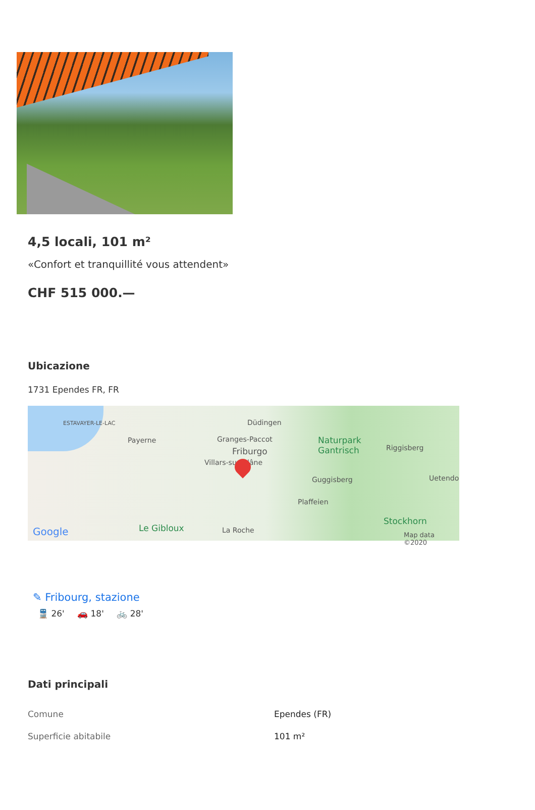4,5 locali, 101 m²
«Confort et tranquillité vous attendent»
CHF 515 000.—
Ubicazione
1731 Ependes FR, FR
ESTAVAYER-LE-LAC
Payerne
Düdingen
Granges-Paccot
Friburgo
Villars-sur-Glâne
Naturpark
Gantrisch Riggisberg
Guggisberg Uetendo
Plaffeien
Le Gibloux La Roche
Stockhorn
Google Map data ©2020
✎ Fribourg, stazione
🚆 26' 🚗 18' 🚲 28'
Dati principali
| Comune | Ependes (FR) |
| Superficie abitabile | 101 m² |